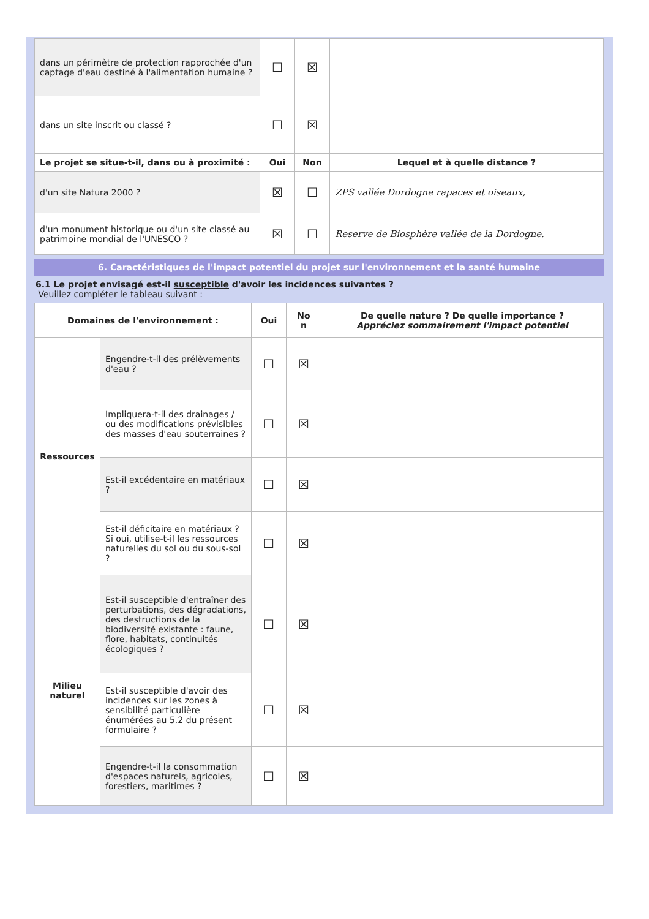| dans un périmètre de protection rapprochée d'un captage d'eau destiné à l'alimentation humaine ? | ☐ | ☒ | |
| dans un site inscrit ou classé ? | ☐ | ☒ | |
| Le projet se situe-t-il, dans ou à proximité : | Oui | Non | Lequel et à quelle distance ? |
| d'un site Natura 2000 ? | ☒ | ☐ | ZPS vallée Dordogne rapaces et oiseaux, |
| d'un monument historique ou d'un site classé au patrimoine mondial de l'UNESCO ? | ☒ | ☐ | Reserve de Biosphère vallée de la Dordogne. |
6. Caractéristiques de l'impact potentiel du projet sur l'environnement et la santé humaine
6.1 Le projet envisagé est-il susceptible d'avoir les incidences suivantes ?
Veuillez compléter le tableau suivant :
| Domaines de l'environnement : | | Oui | No n | De quelle nature ? De quelle importance ? Appréciez sommairement l'impact potentiel |
| --- | --- | --- | --- | --- |
| Ressources | Engendre-t-il des prélèvements d'eau ? | ☐ | ☒ | |
| | Impliquera-t-il des drainages / ou des modifications prévisibles des masses d'eau souterraines ? | ☐ | ☒ | |
| | Est-il excédentaire en matériaux ? | ☐ | ☒ | |
| | Est-il déficitaire en matériaux ? Si oui, utilise-t-il les ressources naturelles du sol ou du sous-sol ? | ☐ | ☒ | |
| Milieu naturel | Est-il susceptible d'entraîner des perturbations, des dégradations, des destructions de la biodiversité existante : faune, flore, habitats, continuités écologiques ? | ☐ | ☒ | |
| | Est-il susceptible d'avoir des incidences sur les zones à sensibilité particulière énumérées au 5.2 du présent formulaire ? | ☐ | ☒ | |
| | Engendre-t-il la consommation d'espaces naturels, agricoles, forestiers, maritimes ? | ☐ | ☒ | |